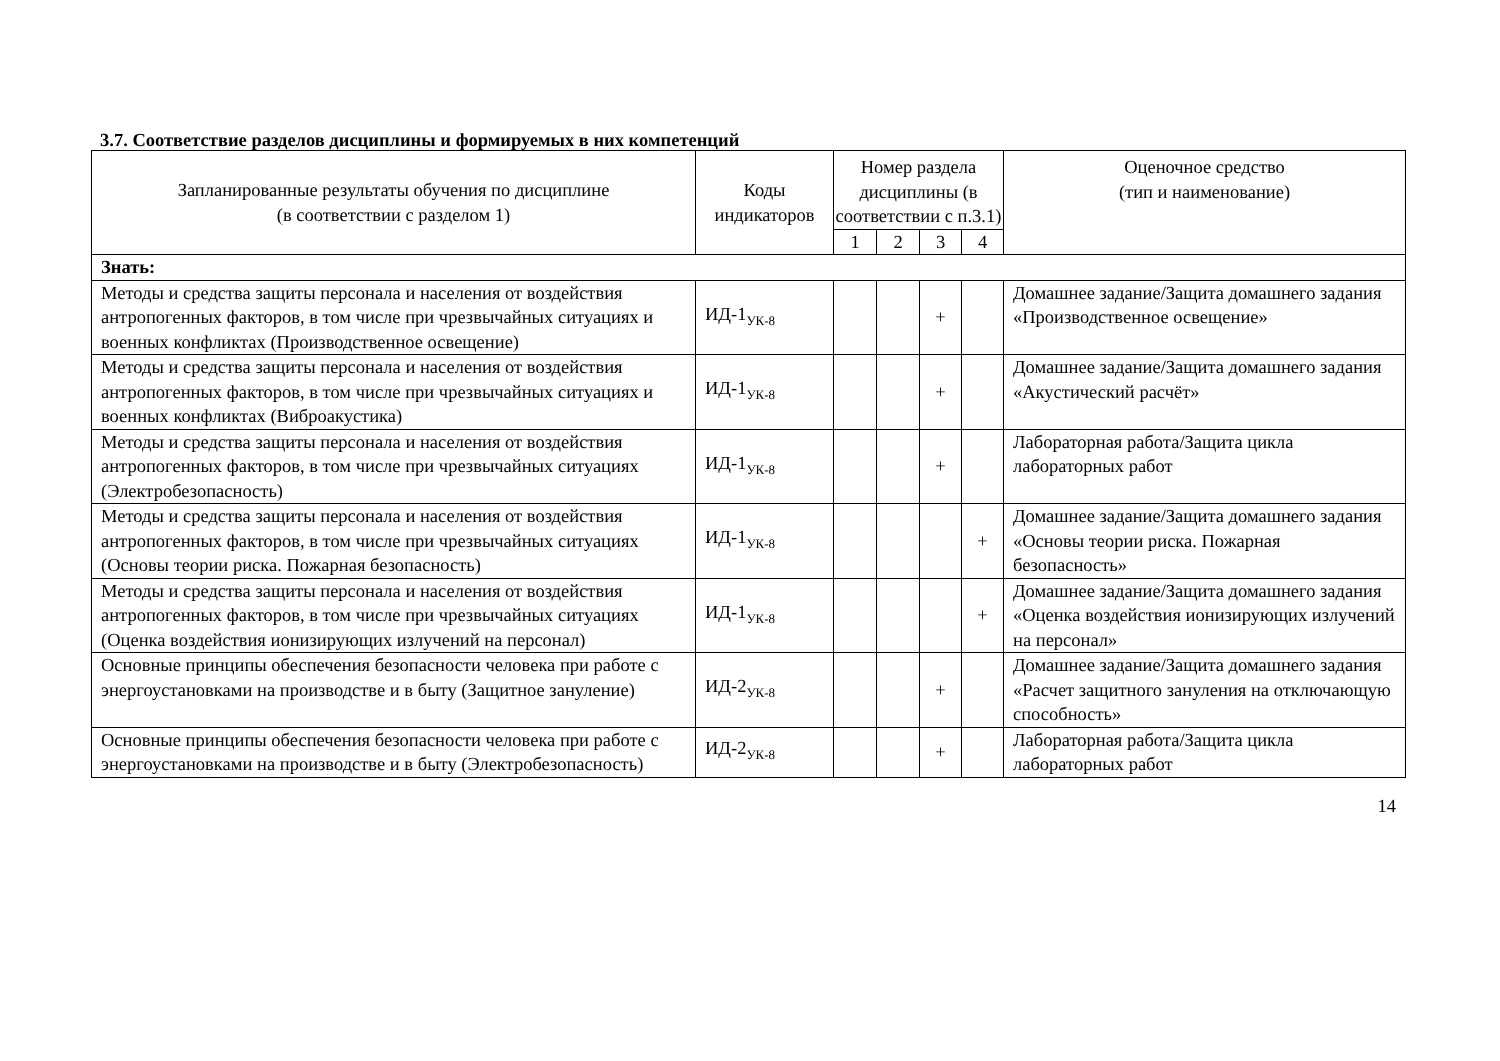3.7. Соответствие разделов дисциплины и формируемых в них компетенций
| Запланированные результаты обучения по дисциплине (в соответствии с разделом 1) | Коды индикаторов | Номер раздела дисциплины (в соответствии с п.3.1) | | | | Оценочное средство (тип и наименование) |
| --- | --- | --- | --- | --- | --- | --- |
| | | 1 | 2 | 3 | 4 | |
| Знать: | | | | | | |
| Методы и средства защиты персонала и населения от воздействия антропогенных факторов, в том числе при чрезвычайных ситуациях и военных конфликтах (Производственное освещение) | ИД-1<sub>УК-8</sub> | | | + | | Домашнее задание/Защита домашнего задания «Производственное освещение» |
| Методы и средства защиты персонала и населения от воздействия антропогенных факторов, в том числе при чрезвычайных ситуациях и военных конфликтах (Виброакустика) | ИД-1<sub>УК-8</sub> | | | + | | Домашнее задание/Защита домашнего задания «Акустический расчёт» |
| Методы и средства защиты персонала и населения от воздействия антропогенных факторов, в том числе при чрезвычайных ситуациях (Электробезопасность) | ИД-1<sub>УК-8</sub> | | | + | | Лабораторная работа/Защита цикла лабораторных работ |
| Методы и средства защиты персонала и населения от воздействия антропогенных факторов, в том числе при чрезвычайных ситуациях (Основы теории риска. Пожарная безопасность) | ИД-1<sub>УК-8</sub> | | | | + | Домашнее задание/Защита домашнего задания «Основы теории риска. Пожарная безопасность» |
| Методы и средства защиты персонала и населения от воздействия антропогенных факторов, в том числе при чрезвычайных ситуациях (Оценка воздействия ионизирующих излучений на персонал) | ИД-1<sub>УК-8</sub> | | | | + | Домашнее задание/Защита домашнего задания «Оценка воздействия ионизирующих излучений на персонал» |
| Основные принципы обеспечения безопасности человека при работе с энергоустановками на производстве и в быту (Защитное зануление) | ИД-2<sub>УК-8</sub> | | | + | | Домашнее задание/Защита домашнего задания «Расчет защитного зануления на отключающую способность» |
| Основные принципы обеспечения безопасности человека при работе с энергоустановками на производстве и в быту (Электробезопасность) | ИД-2<sub>УК-8</sub> | | | + | | Лабораторная работа/Защита цикла лабораторных работ |
14